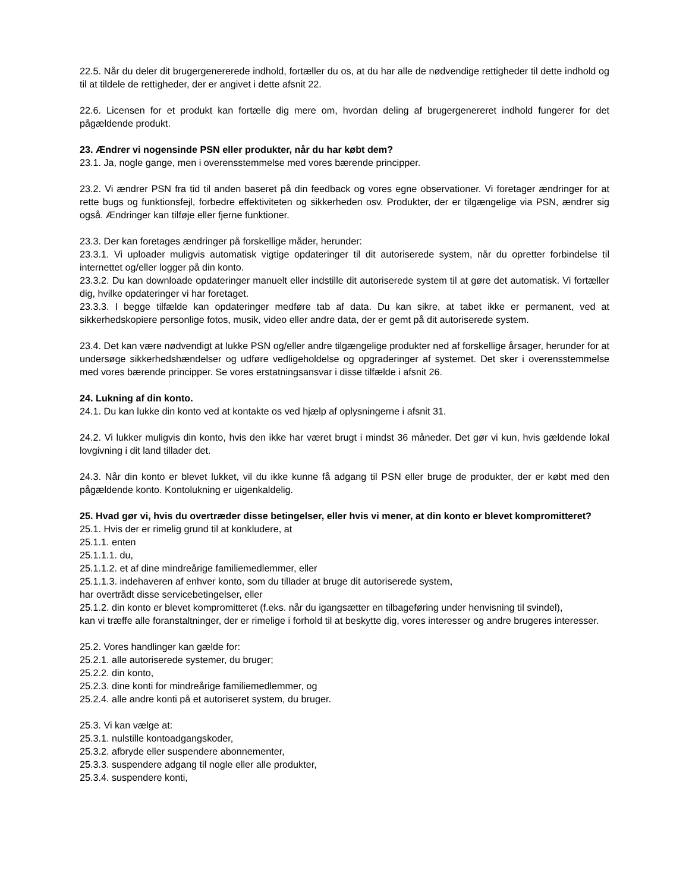22.5. Når du deler dit brugergenererede indhold, fortæller du os, at du har alle de nødvendige rettigheder til dette indhold og til at tildele de rettigheder, der er angivet i dette afsnit 22.
22.6. Licensen for et produkt kan fortælle dig mere om, hvordan deling af brugergenereret indhold fungerer for det pågældende produkt.
23. Ændrer vi nogensinde PSN eller produkter, når du har købt dem?
23.1. Ja, nogle gange, men i overensstemmelse med vores bærende principper.
23.2. Vi ændrer PSN fra tid til anden baseret på din feedback og vores egne observationer. Vi foretager ændringer for at rette bugs og funktionsfejl, forbedre effektiviteten og sikkerheden osv. Produkter, der er tilgængelige via PSN, ændrer sig også. Ændringer kan tilføje eller fjerne funktioner.
23.3. Der kan foretages ændringer på forskellige måder, herunder:
23.3.1. Vi uploader muligvis automatisk vigtige opdateringer til dit autoriserede system, når du opretter forbindelse til internettet og/eller logger på din konto.
23.3.2. Du kan downloade opdateringer manuelt eller indstille dit autoriserede system til at gøre det automatisk. Vi fortæller dig, hvilke opdateringer vi har foretaget.
23.3.3. I begge tilfælde kan opdateringer medføre tab af data. Du kan sikre, at tabet ikke er permanent, ved at sikkerhedskopiere personlige fotos, musik, video eller andre data, der er gemt på dit autoriserede system.
23.4. Det kan være nødvendigt at lukke PSN og/eller andre tilgængelige produkter ned af forskellige årsager, herunder for at undersøge sikkerhedshændelser og udføre vedligeholdelse og opgraderinger af systemet. Det sker i overensstemmelse med vores bærende principper. Se vores erstatningsansvar i disse tilfælde i afsnit 26.
24. Lukning af din konto.
24.1. Du kan lukke din konto ved at kontakte os ved hjælp af oplysningerne i afsnit 31.
24.2. Vi lukker muligvis din konto, hvis den ikke har været brugt i mindst 36 måneder. Det gør vi kun, hvis gældende lokal lovgivning i dit land tillader det.
24.3. Når din konto er blevet lukket, vil du ikke kunne få adgang til PSN eller bruge de produkter, der er købt med den pågældende konto. Kontolukning er uigenkaldelig.
25. Hvad gør vi, hvis du overtræder disse betingelser, eller hvis vi mener, at din konto er blevet kompromitteret?
25.1. Hvis der er rimelig grund til at konkludere, at
25.1.1. enten
25.1.1.1. du,
25.1.1.2. et af dine mindreårige familiemedlemmer, eller
25.1.1.3. indehaveren af enhver konto, som du tillader at bruge dit autoriserede system,
har overtrådt disse servicebetingelser, eller
25.1.2. din konto er blevet kompromitteret (f.eks. når du igangsætter en tilbageføring under henvisning til svindel),
kan vi træffe alle foranstaltninger, der er rimelige i forhold til at beskytte dig, vores interesser og andre brugeres interesser.
25.2. Vores handlinger kan gælde for:
25.2.1. alle autoriserede systemer, du bruger;
25.2.2. din konto,
25.2.3. dine konti for mindreårige familiemedlemmer, og
25.2.4. alle andre konti på et autoriseret system, du bruger.
25.3. Vi kan vælge at:
25.3.1. nulstille kontoadgangskoder,
25.3.2. afbryde eller suspendere abonnementer,
25.3.3. suspendere adgang til nogle eller alle produkter,
25.3.4. suspendere konti,